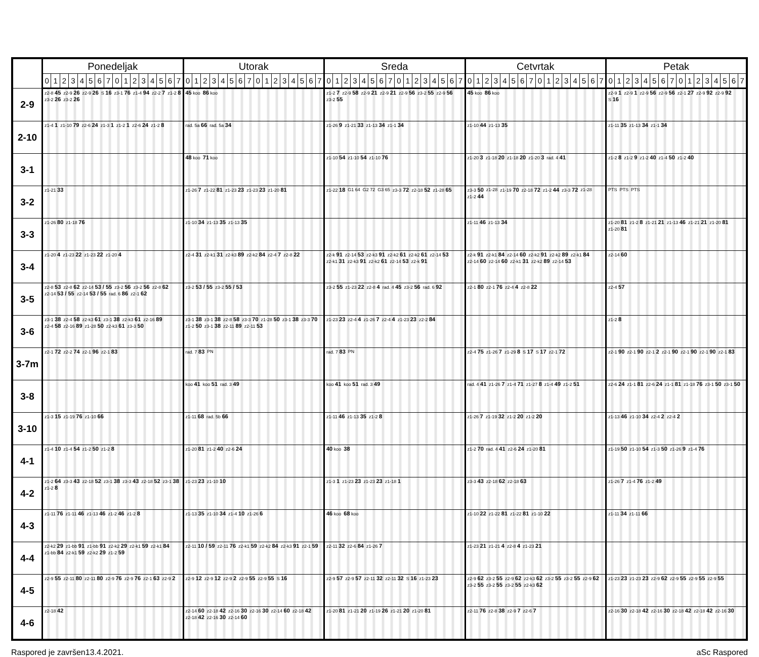| | Ponedeljak | | | | | | | | | | | | | | | | Utorak | | | | | | | | | | | | | | | | Sreda | | | | | | | | | | | | | | | | Cetvrtak | | | | | | | | | | | | | | | | Petak | | | | | | | | | | | | | | | |
| --- | --- | --- | --- | --- | --- | --- | --- | --- | --- | --- | --- | --- | --- | --- | --- | --- | --- | --- | --- | --- | --- | --- | --- | --- | --- | --- | --- | --- | --- | --- | --- | --- | --- | --- | --- | --- | --- | --- | --- | --- | --- | --- | --- | --- | --- | --- | --- | --- | --- | --- | --- | --- | --- | --- | --- | --- | --- | --- | --- | --- | --- | --- | --- | --- | --- | --- | --- | --- | --- | --- | --- | --- | --- | --- | --- | --- | --- | --- | --- | --- |
| | 0 | 1 | 2 | 3 | 4 | 5 | 6 | 7 | 0 | 1 | 2 | 3 | 4 | 5 | 6 | 7 | 0 | 1 | 2 | 3 | 4 | 5 | 6 | 7 | 0 | 1 | 2 | 3 | 4 | 5 | 6 | 7 | 0 | 1 | 2 | 3 | 4 | 5 | 6 | 7 | 0 | 1 | 2 | 3 | 4 | 5 | 6 | 7 | 0 | 1 | 2 | 3 | 4 | 5 | 6 | 7 | 0 | 1 | 2 | 3 | 4 | 5 | 6 | 7 | 0 | 1 | 2 | 3 | 4 | 5 | 6 | 7 | 0 | 1 | 2 | 3 | 4 | 5 | 6 | 7 |
| 2-9 | z2-8 45 z2-9 26 z2-9 26 S 16 z3-1 76 z1-4 94 z2-2 7 z1-2 8 z3-2 26 z3-2 26 | | | | | | | | | | | | | | | | 45 koo 86 koo | | | | | | | | | | | | | | | | z1-2 7 z2-9 58 z2-9 21 z2-9 21 z2-9 56 z3-2 55 z2-9 56 z3-2 55 | | | | | | | | | | | | | | | | 45 koo 86 koo | | | | | | | | | | | | | | | | z2-9 1 z2-9 1 z2-9 56 z2-9 56 z2-1 27 z2-9 92 z2-9 92 S 16 | | | | | | | | | | | | | | | |
| 2-10 | z1-4 1 z1-10 79 z2-6 24 z1-3 1 z1-2 1 z2-6 24 z1-2 8 | | | | | | | | | | | | | | | | rad. 5a 66 rad. 5a 34 | | | | | | | | | | | | | | | | z1-26 9 z1-21 33 z1-13 34 z1-1 34 | | | | | | | | | | | | | | | | z1-10 44 z1-13 35 | | | | | | | | | | | | | | | | z1-11 35 z1-13 34 z1-1 34 | | | | | | | | | | | | | | | |
| 3-1 | | | | | | | | | | | | | | | | | 48 koo 71 koo | | | | | | | | | | | | | | | | z1-10 54 z1-10 54 z1-10 76 | | | | | | | | | | | | | | | | z1-20 3 z1-18 20 z1-18 20 z1-20 3 rad. 4 41 | | | | | | | | | | | | | | | | z1-2 8 z1-2 9 z1-2 40 z1-4 50 z1-2 40 | | | | | | | | | | | | | | | |
| 3-2 | z1-21 33 | | | | | | | | | | | | | | | | z1-26 7 z1-22 81 z1-23 23 z1-23 23 z1-20 81 | | | | | | | | | | | | | | | | z1-22 18 G1 64 G2 72 G3 65 z3-3 72 z2-18 52 z1-28 65 | | | | | | | | | | | | | | | | z3-3 50 z1-28 z1-19 70 z2-18 72 z1-2 44 z3-3 72 z1-28 z1-2 44 | | | | | | | | | | | | | | | | PTS PTS PTS | | | | | | | | | | | | | | | |
| 3-3 | z1-26 80 z1-18 76 | | | | | | | | | | | | | | | | z1-10 34 z1-13 35 z1-13 35 | | | | | | | | | | | | | | | | | | | | | | | | | | | | | | | | z1-11 46 z1-13 34 | | | | | | | | | | | | | | | | z1-20 81 z1-2 8 z1-21 21 z1-13 46 z1-21 21 z1-20 81 z1-20 81 | | | | | | | | | | | | | | | |
| 3-4 | z1-20 4 z1-23 22 z1-23 22 z1-20 4 | | | | | | | | | | | | | | | | z2-4 31 z2-k1 31 z2-k3 89 z2-k2 84 z2-4 7 z2-8 22 | | | | | | | | | | | | | | | | z2-k 91 z2-14 53 z2-k3 91 z2-k2 61 z2-k2 61 z2-14 53 z2-k1 31 z2-k3 91 z2-k2 61 z2-14 53 z2-k 91 | | | | | | | | | | | | | | | | z2-k 91 z2-k1 84 z2-14 60 z2-k2 91 z2-k2 89 z2-k1 84 z2-14 60 z2-14 60 z2-k1 31 z2-k2 89 z2-14 53 | | | | | | | | | | | | | | | | z2-14 60 | | | | | | | | | | | | | | | |
| 3-5 | z2-8 53 z2-8 62 z2-14 53 / 55 z3-2 56 z3-2 56 z2-8 62 z2-14 53 / 55 z2-14 53 / 55 rad. 6 86 z2-1 62 | | | | | | | | | | | | | | | | z3-2 53 / 55 z3-2 55 / 53 | | | | | | | | | | | | | | | | z3-2 55 z1-23 22 z2-8 4 rad. 4 45 z3-2 56 rad. 6 92 | | | | | | | | | | | | | | | | z2-1 80 z2-1 76 z2-4 4 z2-8 22 | | | | | | | | | | | | | | | | z2-4 57 | | | | | | | | | | | | | | | |
| 3-6 | z3-1 38 z2-4 58 z2-k3 61 z3-1 38 z2-k3 61 z2-16 89 z2-4 58 z2-16 89 z1-28 50 z2-k3 61 z3-3 50 | | | | | | | | | | | | | | | | z3-1 38 z3-1 38 z2-8 58 z3-3 70 z1-28 50 z3-1 38 z3-3 70 z1-2 50 z3-1 38 z2-11 89 z2-11 53 | | | | | | | | | | | | | | | | z1-23 23 z2-4 4 z1-26 7 z2-4 4 z1-23 23 z2-2 84 | | | | | | | | | | | | | | | | | | | | | | | | | | | | | | | | z1-2 8 | | | | | | | | | | | | | | | |
| 3-7m | z2-1 72 z2-2 74 z2-1 96 z2-1 83 | | | | | | | | | | | | | | | | rad. 7 83 PN | | | | | | | | | | | | | | | | rad. 7 83 PN | | | | | | | | | | | | | | | | z2-4 75 z1-26 7 z1-29 8 S 17 S 17 z2-1 72 | | | | | | | | | | | | | | | | z2-1 90 z2-1 90 z2-1 2 z2-1 90 z2-1 90 z2-1 90 z2-1 83 | | | | | | | | | | | | | | | |
| 3-8 | | | | | | | | | | | | | | | | | koo 41 koo 51 rad. 3 49 | | | | | | | | | | | | | | | | koo 41 koo 51 rad. 3 49 | | | | | | | | | | | | | | | | rad. 4 41 z1-26 7 z1-4 71 z1-27 8 z1-4 49 z1-2 51 | | | | | | | | | | | | | | | | z2-6 24 z1-1 81 z2-6 24 z1-1 81 z1-18 76 z3-1 50 z3-1 50 | | | | | | | | | | | | | | | |
| 3-10 | z1-3 15 z1-19 76 z1-10 66 | | | | | | | | | | | | | | | | z1-11 68 rad. 5b 66 | | | | | | | | | | | | | | | | z1-11 46 z1-13 35 z1-2 8 | | | | | | | | | | | | | | | | z1-26 7 z1-19 32 z1-2 20 z1-2 20 | | | | | | | | | | | | | | | | z1-13 46 z1-10 34 z2-4 2 z2-4 2 | | | | | | | | | | | | | | | |
| 4-1 | z1-4 10 z1-4 54 z1-2 50 z1-2 8 | | | | | | | | | | | | | | | | z1-20 81 z1-2 40 z2-6 24 | | | | | | | | | | | | | | | | 40 koo 38 | | | | | | | | | | | | | | | | z1-2 70 rad. 4 41 z2-6 24 z1-20 81 | | | | | | | | | | | | | | | | z1-19 50 z1-10 54 z1-3 50 z1-26 9 z1-4 76 | | | | | | | | | | | | | | | |
| 4-2 | z1-2 64 z3-3 43 z2-18 52 z3-1 38 z3-3 43 z2-18 52 z3-1 38 z1-2 8 | | | | | | | | | | | | | | | | z1-23 23 z1-10 10 | | | | | | | | | | | | | | | | z1-3 1 z1-23 23 z1-23 23 z1-18 1 | | | | | | | | | | | | | | | | z3-3 43 z2-18 62 z2-18 63 | | | | | | | | | | | | | | | | z1-26 7 z1-4 76 z1-2 49 | | | | | | | | | | | | | | | |
| 4-3 | z1-11 76 z1-11 46 z1-13 46 z1-2 46 z1-2 8 | | | | | | | | | | | | | | | | z1-13 35 z1-10 34 z1-4 10 z1-26 6 | | | | | | | | | | | | | | | | 46 koo 68 koo | | | | | | | | | | | | | | | | z1-10 22 z1-22 81 z1-22 81 z1-10 22 | | | | | | | | | | | | | | | | z1-11 34 z1-11 66 | | | | | | | | | | | | | | | |
| 4-4 | z2-k2 29 z1-bb 91 z1-bb 91 z2-k2 29 z2-k1 59 z2-k1 84 z1-bb 84 z2-k1 59 z2-k2 29 z1-2 59 | | | | | | | | | | | | | | | | z2-11 10 / 59 z2-11 76 z2-k1 59 z2-k2 84 z2-k3 91 z2-1 59 | | | | | | | | | | | | | | | | z2-11 32 z2-6 84 z1-26 7 | | | | | | | | | | | | | | | | z1-23 21 z1-21 4 z2-8 4 z1-23 21 | | | | | | | | | | | | | | | | | | | | | | | | | | | | | | | |
| 4-5 | z2-9 55 z2-11 80 z2-11 80 z2-9 76 z2-9 76 z2-1 63 z2-9 2 | | | | | | | | | | | | | | | | z2-9 12 z2-9 12 z2-9 2 z2-9 55 z2-9 55 S 16 | | | | | | | | | | | | | | | | z2-9 57 z2-9 57 z2-11 32 z2-11 32 S 16 z1-23 23 | | | | | | | | | | | | | | | | z2-9 62 z3-2 55 z2-9 62 z2-k3 62 z3-2 55 z3-2 55 z2-9 62 z3-2 55 z3-2 55 z3-2 55 z2-k3 62 | | | | | | | | | | | | | | | | z1-23 23 z1-23 23 z2-9 62 z2-9 55 z2-9 55 z2-9 55 | | | | | | | | | | | | | | | |
| 4-6 | z2-18 42 | | | | | | | | | | | | | | | | z2-14 60 z2-18 42 z2-16 30 z2-16 30 z2-14 60 z2-18 42 z2-18 42 z2-16 30 z2-14 60 | | | | | | | | | | | | | | | | z1-20 81 z1-21 20 z1-19 26 z1-21 20 z1-20 81 | | | | | | | | | | | | | | | | z2-11 76 z2-8 38 z2-9 7 z2-6 7 | | | | | | | | | | | | | | | | z2-16 30 z2-18 42 z2-16 30 z2-18 42 z2-18 42 z2-16 30 | | | | | | | | | | | | | | | |
Raspored je završen13.4.2021. aSc Raspored